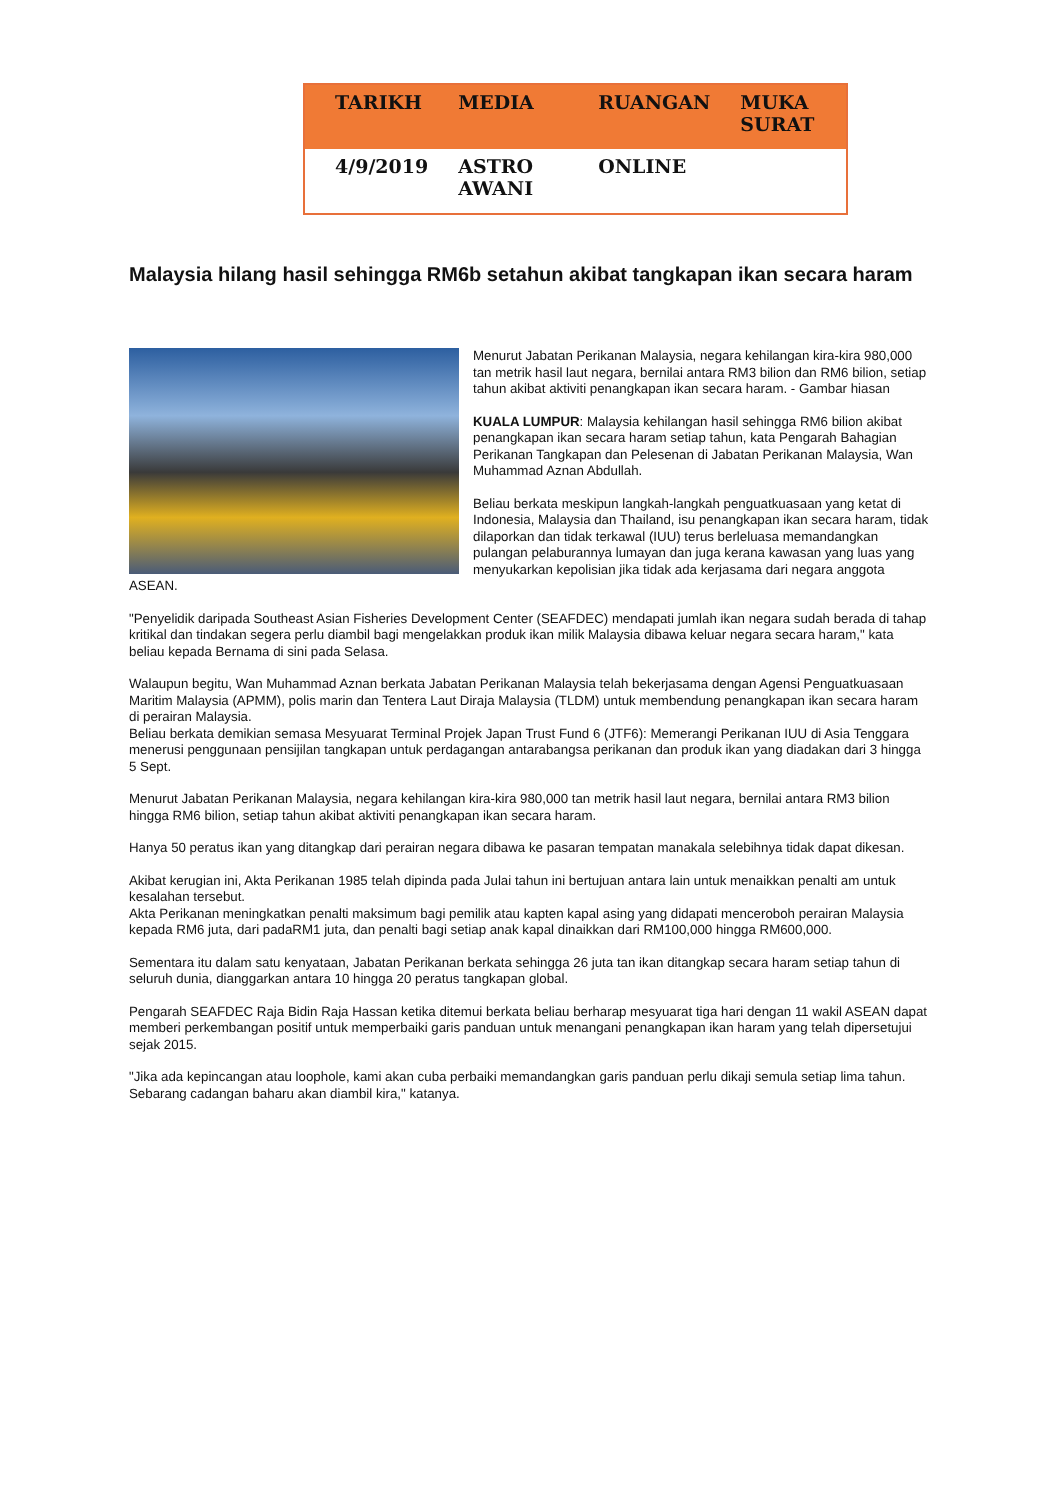| TARIKH | MEDIA | RUANGAN | MUKA SURAT |
| --- | --- | --- | --- |
| 4/9/2019 | ASTRO AWANI | ONLINE | |
Malaysia hilang hasil sehingga RM6b setahun akibat tangkapan ikan secara haram
Menurut Jabatan Perikanan Malaysia, negara kehilangan kira-kira 980,000 tan metrik hasil laut negara, bernilai antara RM3 bilion dan RM6 bilion, setiap tahun akibat aktiviti penangkapan ikan secara haram. - Gambar hiasan
KUALA LUMPUR: Malaysia kehilangan hasil sehingga RM6 bilion akibat penangkapan ikan secara haram setiap tahun, kata Pengarah Bahagian Perikanan Tangkapan dan Pelesenan di Jabatan Perikanan Malaysia, Wan Muhammad Aznan Abdullah.
Beliau berkata meskipun langkah-langkah penguatkuasaan yang ketat di Indonesia, Malaysia dan Thailand, isu penangkapan ikan secara haram, tidak dilaporkan dan tidak terkawal (IUU) terus berleluasa memandangkan pulangan pelaburannya lumayan dan juga kerana kawasan yang luas yang menyukarkan kepolisian jika tidak ada kerjasama dari negara anggota ASEAN.
"Penyelidik daripada Southeast Asian Fisheries Development Center (SEAFDEC) mendapati jumlah ikan negara sudah berada di tahap kritikal dan tindakan segera perlu diambil bagi mengelakkan produk ikan milik Malaysia dibawa keluar negara secara haram," kata beliau kepada Bernama di sini pada Selasa.
Walaupun begitu, Wan Muhammad Aznan berkata Jabatan Perikanan Malaysia telah bekerjasama dengan Agensi Penguatkuasaan Maritim Malaysia (APMM), polis marin dan Tentera Laut Diraja Malaysia (TLDM) untuk membendung penangkapan ikan secara haram di perairan Malaysia.
Beliau berkata demikian semasa Mesyuarat Terminal Projek Japan Trust Fund 6 (JTF6): Memerangi Perikanan IUU di Asia Tenggara menerusi penggunaan pensijilan tangkapan untuk perdagangan antarabangsa perikanan dan produk ikan yang diadakan dari 3 hingga 5 Sept.
Menurut Jabatan Perikanan Malaysia, negara kehilangan kira-kira 980,000 tan metrik hasil laut negara, bernilai antara RM3 bilion hingga RM6 bilion, setiap tahun akibat aktiviti penangkapan ikan secara haram.
Hanya 50 peratus ikan yang ditangkap dari perairan negara dibawa ke pasaran tempatan manakala selebihnya tidak dapat dikesan.
Akibat kerugian ini, Akta Perikanan 1985 telah dipinda pada Julai tahun ini bertujuan antara lain untuk menaikkan penalti am untuk kesalahan tersebut.
Akta Perikanan meningkatkan penalti maksimum bagi pemilik atau kapten kapal asing yang didapati menceroboh perairan Malaysia kepada RM6 juta, dari padaRM1 juta, dan penalti bagi setiap anak kapal dinaikkan dari RM100,000 hingga RM600,000.
Sementara itu dalam satu kenyataan, Jabatan Perikanan berkata sehingga 26 juta tan ikan ditangkap secara haram setiap tahun di seluruh dunia, dianggarkan antara 10 hingga 20 peratus tangkapan global.
Pengarah SEAFDEC Raja Bidin Raja Hassan ketika ditemui berkata beliau berharap mesyuarat tiga hari dengan 11 wakil ASEAN dapat memberi perkembangan positif untuk memperbaiki garis panduan untuk menangani penangkapan ikan haram yang telah dipersetujui sejak 2015.
"Jika ada kepincangan atau loophole, kami akan cuba perbaiki memandangkan garis panduan perlu dikaji semula setiap lima tahun. Sebarang cadangan baharu akan diambil kira," katanya.